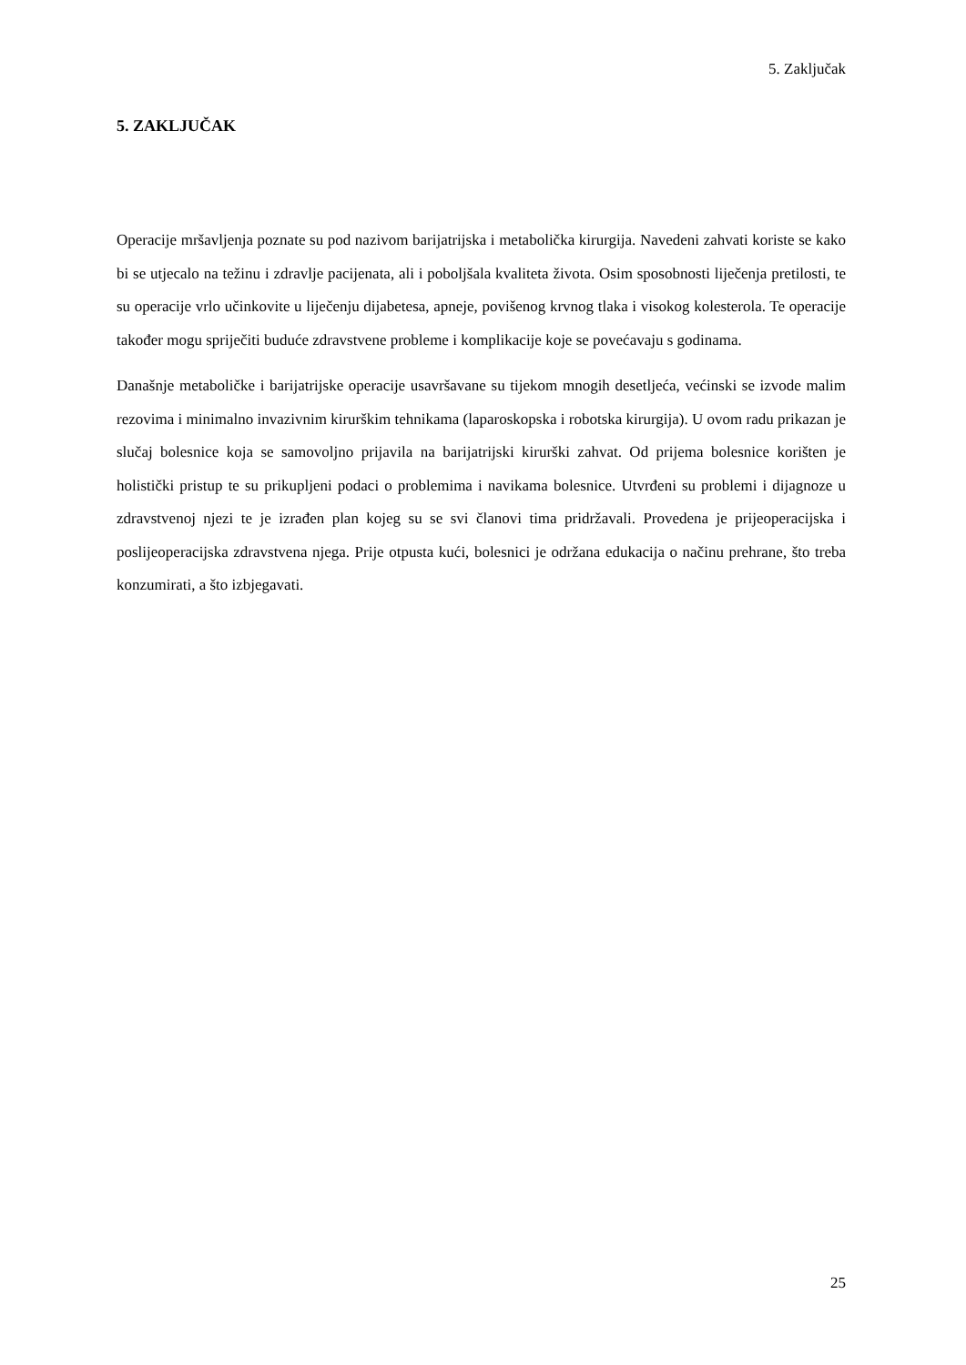5. Zaključak
5. ZAKLJUČAK
Operacije mršavljenja poznate su pod nazivom barijatrijska i metabolička kirurgija. Navedeni zahvati koriste se kako bi se utjecalo na težinu i zdravlje pacijenata, ali i poboljšala kvaliteta života. Osim sposobnosti liječenja pretilosti, te su operacije vrlo učinkovite u liječenju dijabetesa, apneje, povišenog krvnog tlaka i visokog kolesterola. Te operacije također mogu spriječiti buduće zdravstvene probleme i komplikacije koje se povećavaju s godinama.
Današnje metaboličke i barijatrijske operacije usavršavane su tijekom mnogih desetljeća, većinski se izvode malim rezovima i minimalno invazivnim kirurškim tehnikama (laparoskopska i robotska kirurgija). U ovom radu prikazan je slučaj bolesnice koja se samovoljno prijavila na barijatrijski kirurški zahvat. Od prijema bolesnice korišten je holistički pristup te su prikupljeni podaci o problemima i navikama bolesnice. Utvrđeni su problemi i dijagnoze u zdravstvenoj njezi te je izrađen plan kojeg su se svi članovi tima pridržavali. Provedena je prijeoperacijska i poslijeoperacijska zdravstvena njega. Prije otpusta kući, bolesnici je održana edukacija o načinu prehrane, što treba konzumirati, a što izbjegavati.
25